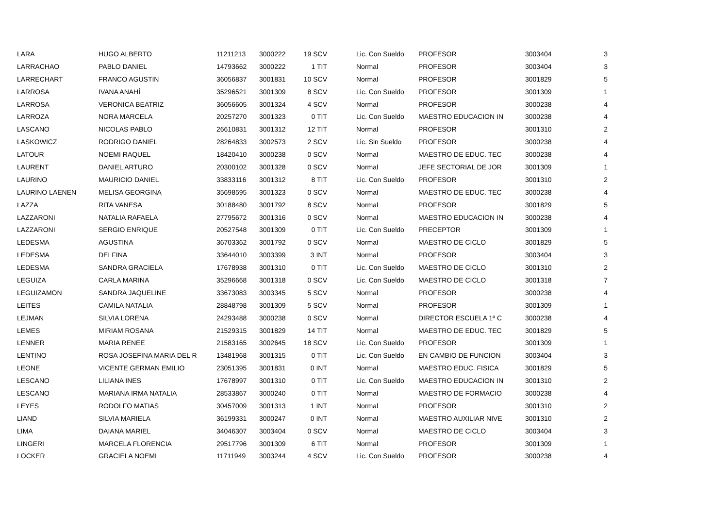| LARA | HUGO ALBERTO | 11211213 | 3000222 | 19 SCV | Lic. Con Sueldo | PROFESOR | 3003404 | 3 |
| LARRACHAO | PABLO DANIEL | 14793662 | 3000222 | 1 TIT | Normal | PROFESOR | 3003404 | 3 |
| LARRECHART | FRANCO AGUSTIN | 36056837 | 3001831 | 10 SCV | Normal | PROFESOR | 3001829 | 5 |
| LARROSA | IVANA ANAHÍ | 35296521 | 3001309 | 8 SCV | Lic. Con Sueldo | PROFESOR | 3001309 | 1 |
| LARROSA | VERONICA BEATRIZ | 36056605 | 3001324 | 4 SCV | Normal | PROFESOR | 3000238 | 4 |
| LARROZA | NORA MARCELA | 20257270 | 3001323 | 0 TIT | Lic. Con Sueldo | MAESTRO EDUCACION IN | 3000238 | 4 |
| LASCANO | NICOLAS PABLO | 26610831 | 3001312 | 12 TIT | Normal | PROFESOR | 3001310 | 2 |
| LASKOWICZ | RODRIGO DANIEL | 28264833 | 3002573 | 2 SCV | Lic. Sin Sueldo | PROFESOR | 3000238 | 4 |
| LATOUR | NOEMI RAQUEL | 18420410 | 3000238 | 0 SCV | Normal | MAESTRO DE EDUC. TEC | 3000238 | 4 |
| LAURENT | DANIEL ARTURO | 20300102 | 3001328 | 0 SCV | Normal | JEFE SECTORIAL DE JOR | 3001309 | 1 |
| LAURINO | MAURICIO DANIEL | 33833116 | 3001312 | 8 TIT | Lic. Con Sueldo | PROFESOR | 3001310 | 2 |
| LAURINO LAENEN | MELISA GEORGINA | 35698595 | 3001323 | 0 SCV | Normal | MAESTRO DE EDUC. TEC | 3000238 | 4 |
| LAZZA | RITA VANESA | 30188480 | 3001792 | 8 SCV | Normal | PROFESOR | 3001829 | 5 |
| LAZZARONI | NATALIA RAFAELA | 27795672 | 3001316 | 0 SCV | Normal | MAESTRO EDUCACION IN | 3000238 | 4 |
| LAZZARONI | SERGIO ENRIQUE | 20527548 | 3001309 | 0 TIT | Lic. Con Sueldo | PRECEPTOR | 3001309 | 1 |
| LEDESMA | AGUSTINA | 36703362 | 3001792 | 0 SCV | Normal | MAESTRO DE CICLO | 3001829 | 5 |
| LEDESMA | DELFINA | 33644010 | 3003399 | 3 INT | Normal | PROFESOR | 3003404 | 3 |
| LEDESMA | SANDRA GRACIELA | 17678938 | 3001310 | 0 TIT | Lic. Con Sueldo | MAESTRO DE CICLO | 3001310 | 2 |
| LEGUIZA | CARLA MARINA | 35296668 | 3001318 | 0 SCV | Lic. Con Sueldo | MAESTRO DE CICLO | 3001318 | 7 |
| LEGUIZAMON | SANDRA JAQUELINE | 33673083 | 3003345 | 5 SCV | Normal | PROFESOR | 3000238 | 4 |
| LEITES | CAMILA NATALIA | 28848798 | 3001309 | 5 SCV | Normal | PROFESOR | 3001309 | 1 |
| LEJMAN | SILVIA LORENA | 24293488 | 3000238 | 0 SCV | Normal | DIRECTOR ESCUELA 1º C | 3000238 | 4 |
| LEMES | MIRIAM ROSANA | 21529315 | 3001829 | 14 TIT | Normal | MAESTRO DE EDUC. TEC | 3001829 | 5 |
| LENNER | MARIA RENEE | 21583165 | 3002645 | 18 SCV | Lic. Con Sueldo | PROFESOR | 3001309 | 1 |
| LENTINO | ROSA JOSEFINA MARIA DEL R | 13481968 | 3001315 | 0 TIT | Lic. Con Sueldo | EN CAMBIO DE FUNCION | 3003404 | 3 |
| LEONE | VICENTE GERMAN EMILIO | 23051395 | 3001831 | 0 INT | Normal | MAESTRO EDUC. FISICA | 3001829 | 5 |
| LESCANO | LILIANA INES | 17678997 | 3001310 | 0 TIT | Lic. Con Sueldo | MAESTRO EDUCACION IN | 3001310 | 2 |
| LESCANO | MARIANA IRMA NATALIA | 28533867 | 3000240 | 0 TIT | Normal | MAESTRO DE FORMACIO | 3000238 | 4 |
| LEYES | RODOLFO MATIAS | 30457009 | 3001313 | 1 INT | Normal | PROFESOR | 3001310 | 2 |
| LIAND | SILVIA MARIELA | 36199331 | 3000247 | 0 INT | Normal | MAESTRO AUXILIAR NIVE | 3001310 | 2 |
| LIMA | DAIANA MARIEL | 34046307 | 3003404 | 0 SCV | Normal | MAESTRO DE CICLO | 3003404 | 3 |
| LINGERI | MARCELA FLORENCIA | 29517796 | 3001309 | 6 TIT | Normal | PROFESOR | 3001309 | 1 |
| LOCKER | GRACIELA NOEMI | 11711949 | 3003244 | 4 SCV | Lic. Con Sueldo | PROFESOR | 3000238 | 4 |